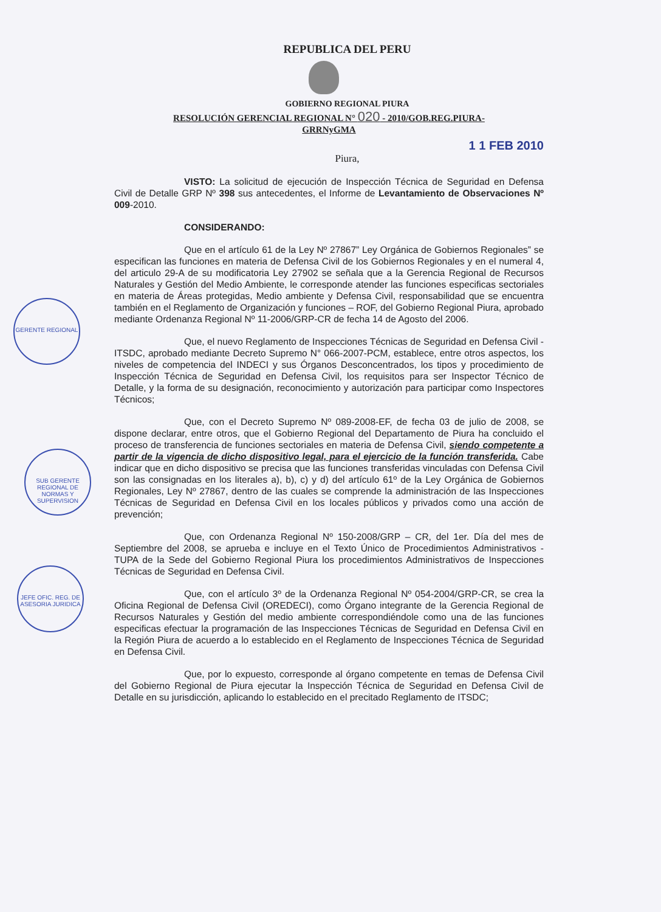GERENTE REGIONAL
SUB GERENTE REGIONAL DE NORMAS Y SUPERVISION
JEFE OFIC. REG. DE ASESORIA JURIDICA
REPUBLICA DEL PERU
GOBIERNO REGIONAL PIURA
RESOLUCIÓN GERENCIAL REGIONAL N° 020 - 2010/GOB.REG.PIURA-
GRRNyGMA
1 1 FEB 2010
Piura,
VISTO: La solicitud de ejecución de Inspección Técnica de Seguridad en Defensa Civil de Detalle GRP Nº 398 sus antecedentes, el Informe de Levantamiento de Observaciones Nº 009-2010.
CONSIDERANDO:
Que en el artículo 61 de la Ley Nº 27867” Ley Orgánica de Gobiernos Regionales” se especifican las funciones en materia de Defensa Civil de los Gobiernos Regionales y en el numeral 4, del articulo 29-A de su modificatoria Ley 27902 se señala que a la Gerencia Regional de Recursos Naturales y Gestión del Medio Ambiente, le corresponde atender las funciones especificas sectoriales en materia de Áreas protegidas, Medio ambiente y Defensa Civil, responsabilidad que se encuentra también en el Reglamento de Organización y funciones – ROF, del Gobierno Regional Piura, aprobado mediante Ordenanza Regional Nº 11-2006/GRP-CR de fecha 14 de Agosto del 2006.
Que, el nuevo Reglamento de Inspecciones Técnicas de Seguridad en Defensa Civil - ITSDC, aprobado mediante Decreto Supremo N° 066-2007-PCM, establece, entre otros aspectos, los niveles de competencia del INDECI y sus Órganos Desconcentrados, los tipos y procedimiento de Inspección Técnica de Seguridad en Defensa Civil, los requisitos para ser Inspector Técnico de Detalle, y la forma de su designación, reconocimiento y autorización para participar como Inspectores Técnicos;
Que, con el Decreto Supremo Nº 089-2008-EF, de fecha 03 de julio de 2008, se dispone declarar, entre otros, que el Gobierno Regional del Departamento de Piura ha concluido el proceso de transferencia de funciones sectoriales en materia de Defensa Civil, siendo competente a partir de la vigencia de dicho dispositivo legal, para el ejercicio de la función transferida. Cabe indicar que en dicho dispositivo se precisa que las funciones transferidas vinculadas con Defensa Civil son las consignadas en los literales a), b), c) y d) del artículo 61º de la Ley Orgánica de Gobiernos Regionales, Ley Nº 27867, dentro de las cuales se comprende la administración de las Inspecciones Técnicas de Seguridad en Defensa Civil en los locales públicos y privados como una acción de prevención;
Que, con Ordenanza Regional Nº 150-2008/GRP – CR, del 1er. Día del mes de Septiembre del 2008, se aprueba e incluye en el Texto Único de Procedimientos Administrativos -TUPA de la Sede del Gobierno Regional Piura los procedimientos Administrativos de Inspecciones Técnicas de Seguridad en Defensa Civil.
Que, con el artículo 3º de la Ordenanza Regional Nº 054-2004/GRP-CR, se crea la Oficina Regional de Defensa Civil (OREDECI), como Órgano integrante de la Gerencia Regional de Recursos Naturales y Gestión del medio ambiente correspondiéndole como una de las funciones especificas efectuar la programación de las Inspecciones Técnicas de Seguridad en Defensa Civil en la Región Piura de acuerdo a lo establecido en el Reglamento de Inspecciones Técnica de Seguridad en Defensa Civil.
Que, por lo expuesto, corresponde al órgano competente en temas de Defensa Civil del Gobierno Regional de Piura ejecutar la Inspección Técnica de Seguridad en Defensa Civil de Detalle en su jurisdicción, aplicando lo establecido en el precitado Reglamento de ITSDC;